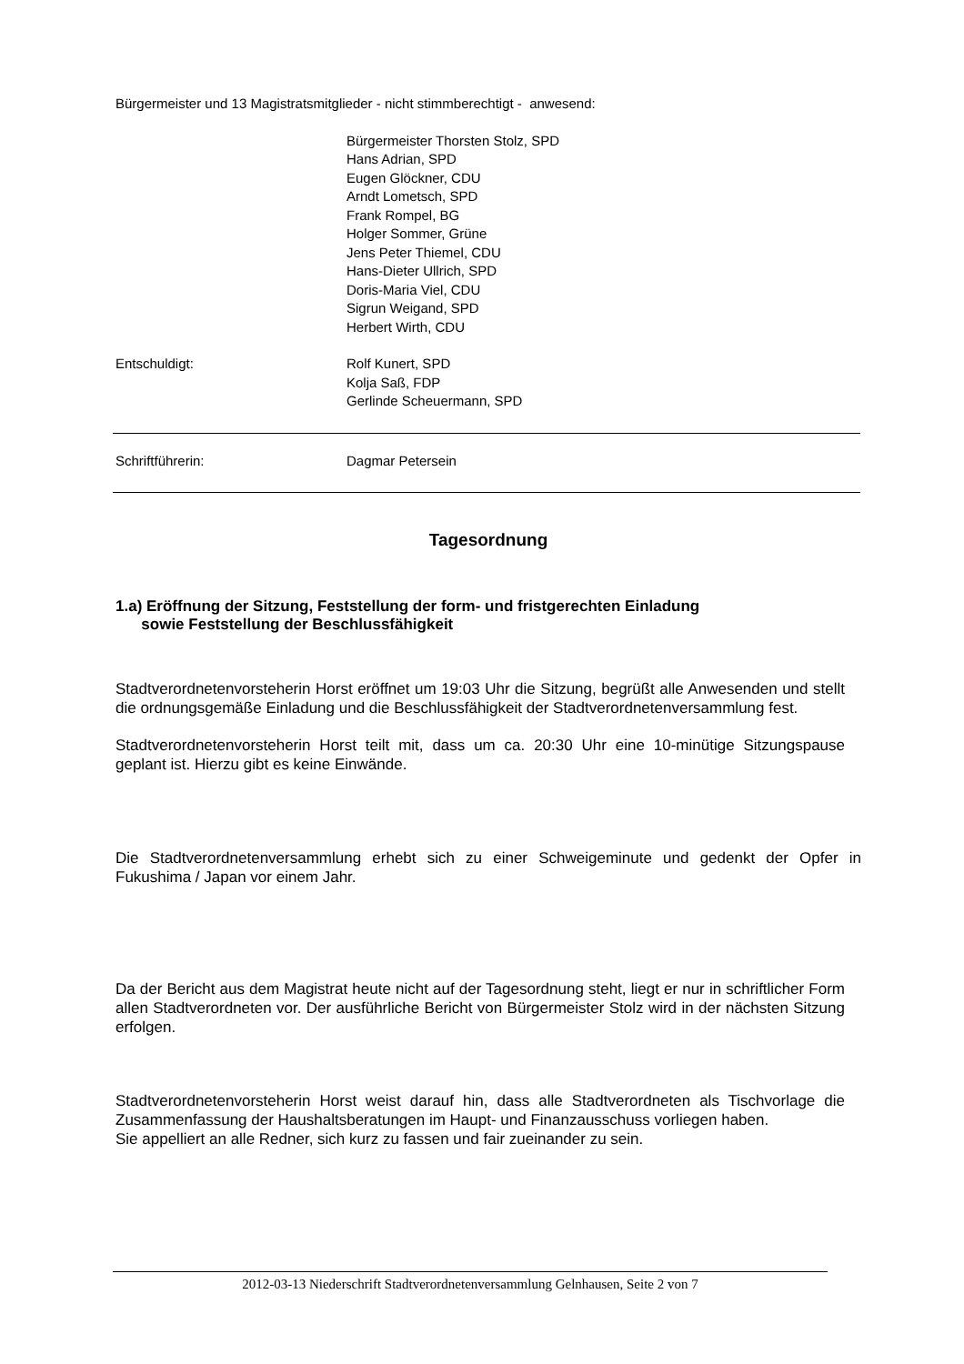Bürgermeister und 13 Magistratsmitglieder - nicht stimmberechtigt - anwesend:
Bürgermeister Thorsten Stolz, SPD
Hans Adrian, SPD
Eugen Glöckner, CDU
Arndt Lometsch, SPD
Frank Rompel, BG
Holger Sommer, Grüne
Jens Peter Thiemel, CDU
Hans-Dieter Ullrich, SPD
Doris-Maria Viel, CDU
Sigrun Weigand, SPD
Herbert Wirth, CDU
Entschuldigt: Rolf Kunert, SPD
Kolja Saß, FDP
Gerlinde Scheuermann, SPD
Schriftführerin: Dagmar Petersein
Tagesordnung
1.a) Eröffnung der Sitzung, Feststellung der form- und fristgerechten Einladung
sowie Feststellung der Beschlussfähigkeit
Stadtverordnetenvorsteherin Horst eröffnet um 19:03 Uhr die Sitzung, begrüßt alle Anwesenden und stellt die ordnungsgemäße Einladung und die Beschlussfähigkeit der Stadtverordnetenversammlung fest.
Stadtverordnetenvorsteherin Horst teilt mit, dass um ca. 20:30 Uhr eine 10-minütige Sitzungspause geplant ist. Hierzu gibt es keine Einwände.
Die Stadtverordnetenversammlung erhebt sich zu einer Schweigeminute und gedenkt der Opfer in Fukushima / Japan vor einem Jahr.
Da der Bericht aus dem Magistrat heute nicht auf der Tagesordnung steht, liegt er nur in schriftlicher Form allen Stadtverordneten vor. Der ausführliche Bericht von Bürgermeister Stolz wird in der nächsten Sitzung erfolgen.
Stadtverordnetenvorsteherin Horst weist darauf hin, dass alle Stadtverordneten als Tischvorlage die Zusammenfassung der Haushaltsberatungen im Haupt- und Finanzausschuss vorliegen haben.
Sie appelliert an alle Redner, sich kurz zu fassen und fair zueinander zu sein.
2012-03-13 Niederschrift Stadtverordnetenversammlung Gelnhausen, Seite 2 von 7